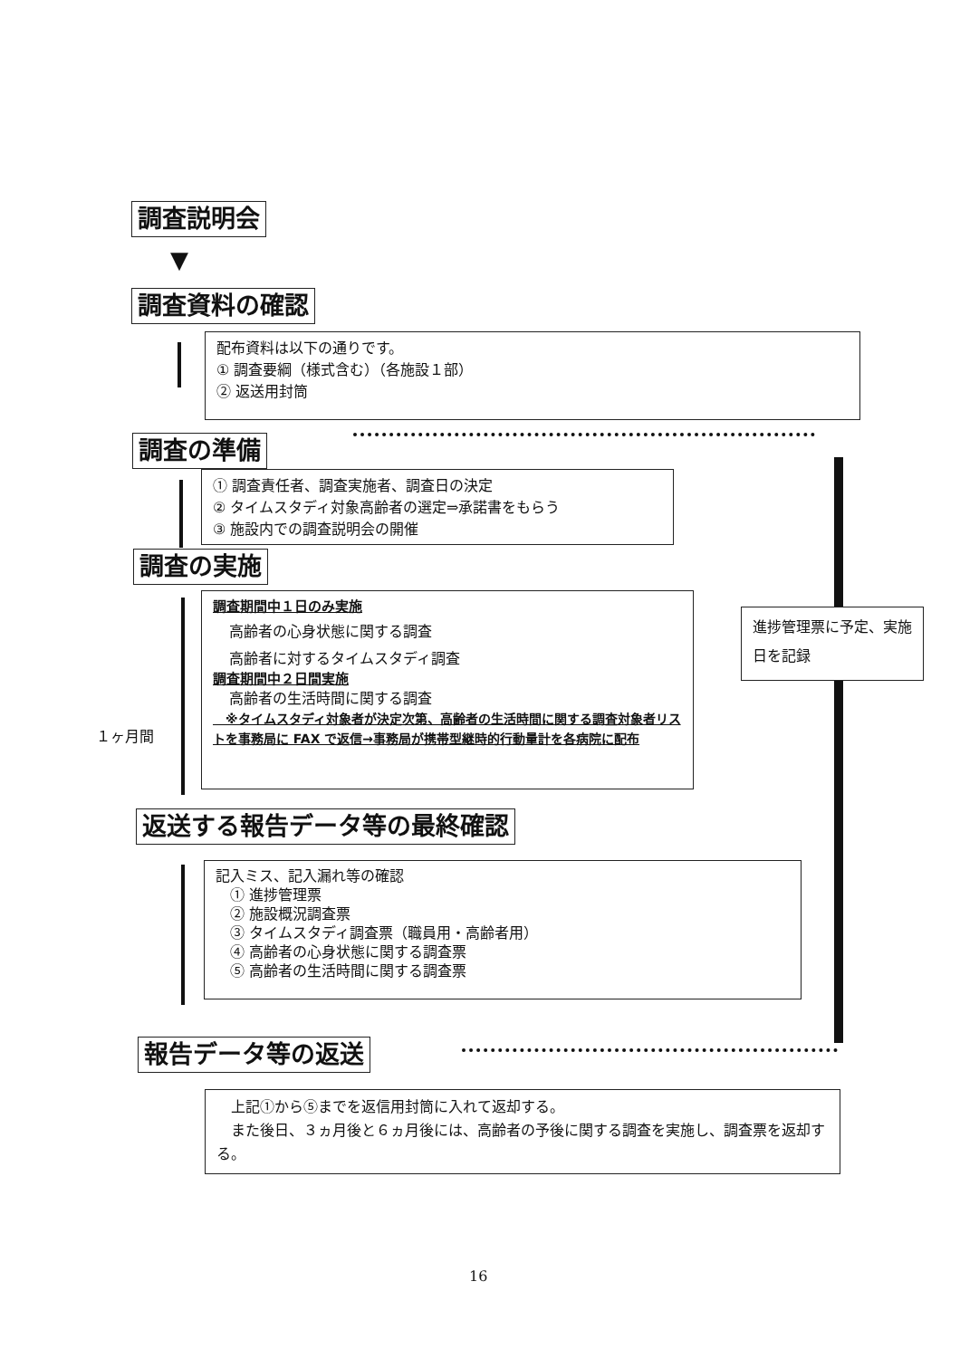調査説明会
▼
調査資料の確認
配布資料は以下の通りです。
① 調査要綱（様式含む）（各施設１部）
② 返送用封筒
調査の準備
① 調査責任者、調査実施者、調査日の決定
② タイムスタディ対象高齢者の選定⇒承諾書をもらう
③ 施設内での調査説明会の開催
調査の実施
１ヶ月間
調査期間中１日のみ実施
高齢者の心身状態に関する調査
高齢者に対するタイムスタディ調査
調査期間中２日間実施
高齢者の生活時間に関する調査
　※タイムスタディ対象者が決定次第、高齢者の生活時間に関する調査対象者リストを事務局に FAX で返信→事務局が携帯型継時的行動量計を各病院に配布
進捗管理票に予定、実施日を記録
返送する報告データ等の最終確認
記入ミス、記入漏れ等の確認
　① 進捗管理票
　② 施設概況調査票
　③ タイムスタディ調査票（職員用・高齢者用）
　④ 高齢者の心身状態に関する調査票
　⑤ 高齢者の生活時間に関する調査票
報告データ等の返送
　上記①から⑤までを返信用封筒に入れて返却する。
　また後日、３ヵ月後と６ヵ月後には、高齢者の予後に関する調査を実施し、調査票を返却する。
16